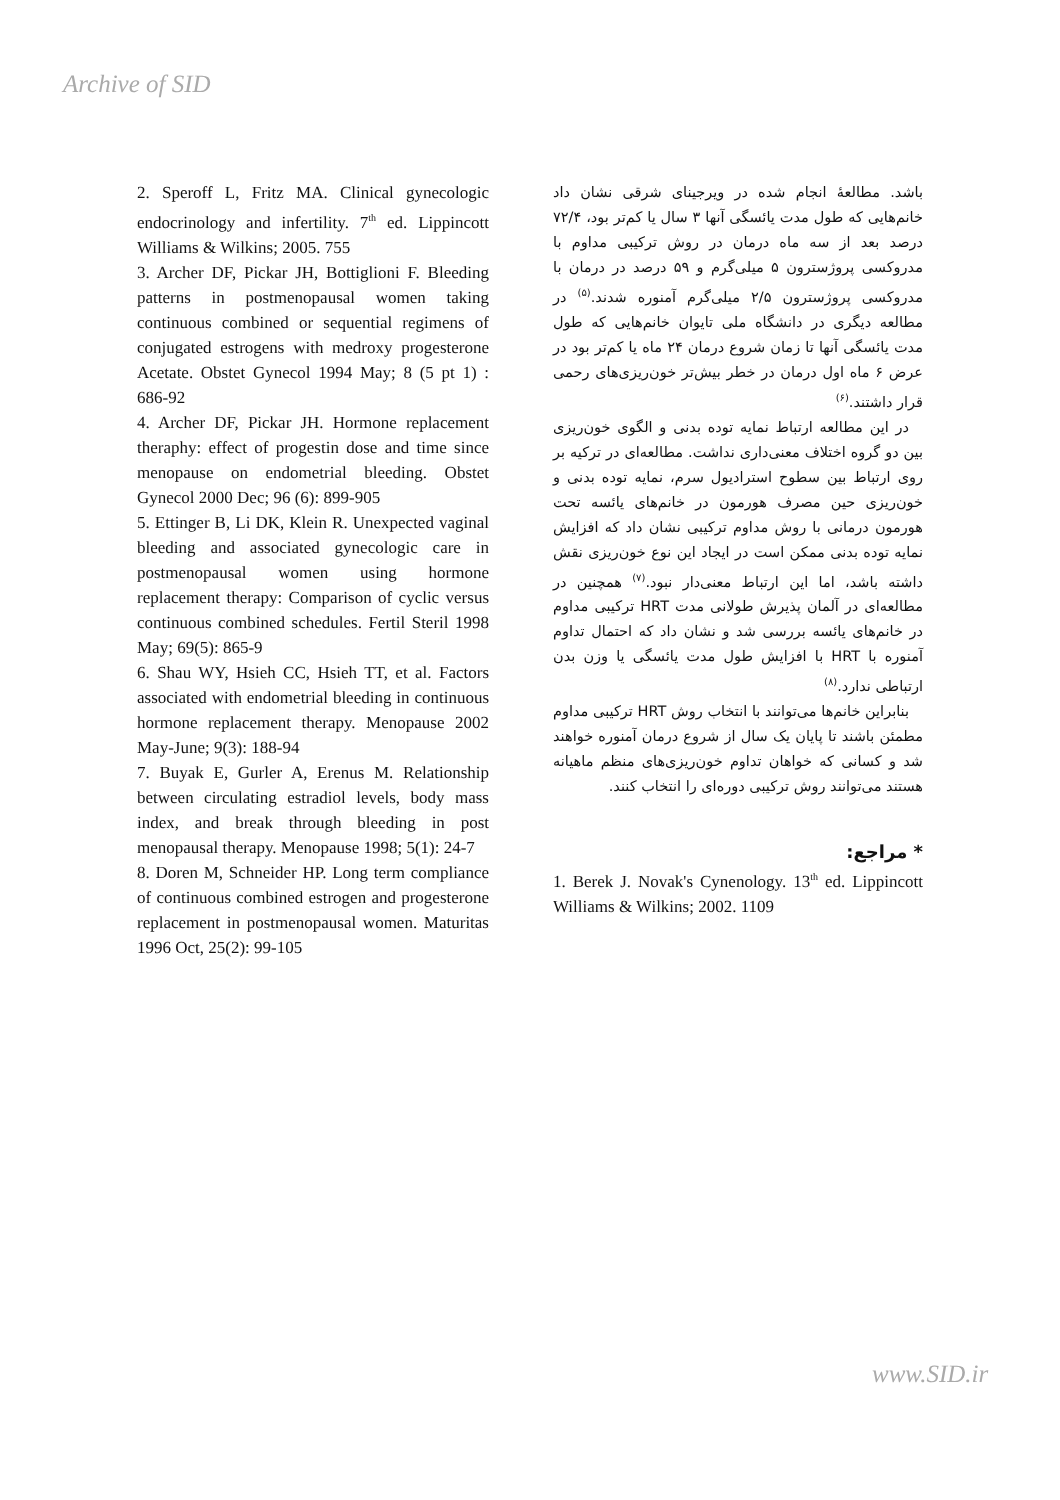Archive of SID
باشد. مطالعهٔ انجام شده در ویرجینای شرقی نشان داد خانم‌هایی که طول مدت یائسگی آنها ۳ سال یا کم‌تر بود، ۷۲/۴ درصد بعد از سه ماه درمان در روش ترکیبی مداوم با مدروکسی پروژسترون ۵ میلی‌گرم و ۵۹ درصد در درمان با مدروکسی پروژسترون ۲/۵ میلی‌گرم آمنوره شدند.<sup>(۵)</sup> در مطالعه دیگری در دانشگاه ملی تایوان خانم‌هایی که طول مدت یائسگی آنها تا زمان شروع درمان ۲۴ ماه یا کم‌تر بود در عرض ۶ ماه اول درمان در خطر بیش‌تر خون‌ریزی‌های رحمی قرار داشتند.<sup>(۶)</sup>
در این مطالعه ارتباط نمایه توده بدنی و الگوی خون‌ریزی بین دو گروه اختلاف معنی‌داری نداشت. مطالعه‌ای در ترکیه بر روی ارتباط بین سطوح استرادیول سرم، نمایه توده بدنی و خون‌ریزی حین مصرف هورمون در خانم‌های یائسه تحت هورمون درمانی با روش مداوم ترکیبی نشان داد که افزایش نمایه توده بدنی ممکن است در ایجاد این نوع خون‌ریزی نقش داشته باشد، اما این ارتباط معنی‌دار نبود.<sup>(۷)</sup> همچنین در مطالعه‌ای در آلمان پذیرش طولانی مدت HRT ترکیبی مداوم در خانم‌های یائسه بررسی شد و نشان داد که احتمال تداوم آمنوره با HRT با افزایش طول مدت یائسگی یا وزن بدن ارتباطی ندارد.<sup>(۸)</sup>
بنابراین خانم‌ها می‌توانند با انتخاب روش HRT ترکیبی مداوم مطمئن باشند تا پایان یک سال از شروع درمان آمنوره خواهند شد و کسانی که خواهان تداوم خون‌ریزی‌های منظم ماهیانه هستند می‌توانند روش ترکیبی دوره‌ای را انتخاب کنند.
* مراجع:
1. Berek J. Novak's Cynenology. 13<sup>th</sup> ed. Lippincott Williams & Wilkins; 2002. 1109
2. Speroff L, Fritz MA. Clinical gynecologic endocrinology and infertility. 7<sup>th</sup> ed. Lippincott Williams & Wilkins; 2005. 755
3. Archer DF, Pickar JH, Bottiglioni F. Bleeding patterns in postmenopausal women taking continuous combined or sequential regimens of conjugated estrogens with medroxy progesterone Acetate. Obstet Gynecol 1994 May; 8 (5 pt 1) : 686-92
4. Archer DF, Pickar JH. Hormone replacement theraphy: effect of progestin dose and time since menopause on endometrial bleeding. Obstet Gynecol 2000 Dec; 96 (6): 899-905
5. Ettinger B, Li DK, Klein R. Unexpected vaginal bleeding and associated gynecologic care in postmenopausal women using hormone replacement therapy: Comparison of cyclic versus continuous combined schedules. Fertil Steril 1998 May; 69(5): 865-9
6. Shau WY, Hsieh CC, Hsieh TT, et al. Factors associated with endometrial bleeding in continuous hormone replacement therapy. Menopause 2002 May-June; 9(3): 188-94
7. Buyak E, Gurler A, Erenus M. Relationship between circulating estradiol levels, body mass index, and break through bleeding in post menopausal therapy. Menopause 1998; 5(1): 24-7
8. Doren M, Schneider HP. Long term compliance of continuous combined estrogen and progesterone replacement in postmenopausal women. Maturitas 1996 Oct, 25(2): 99-105
www.SID.ir